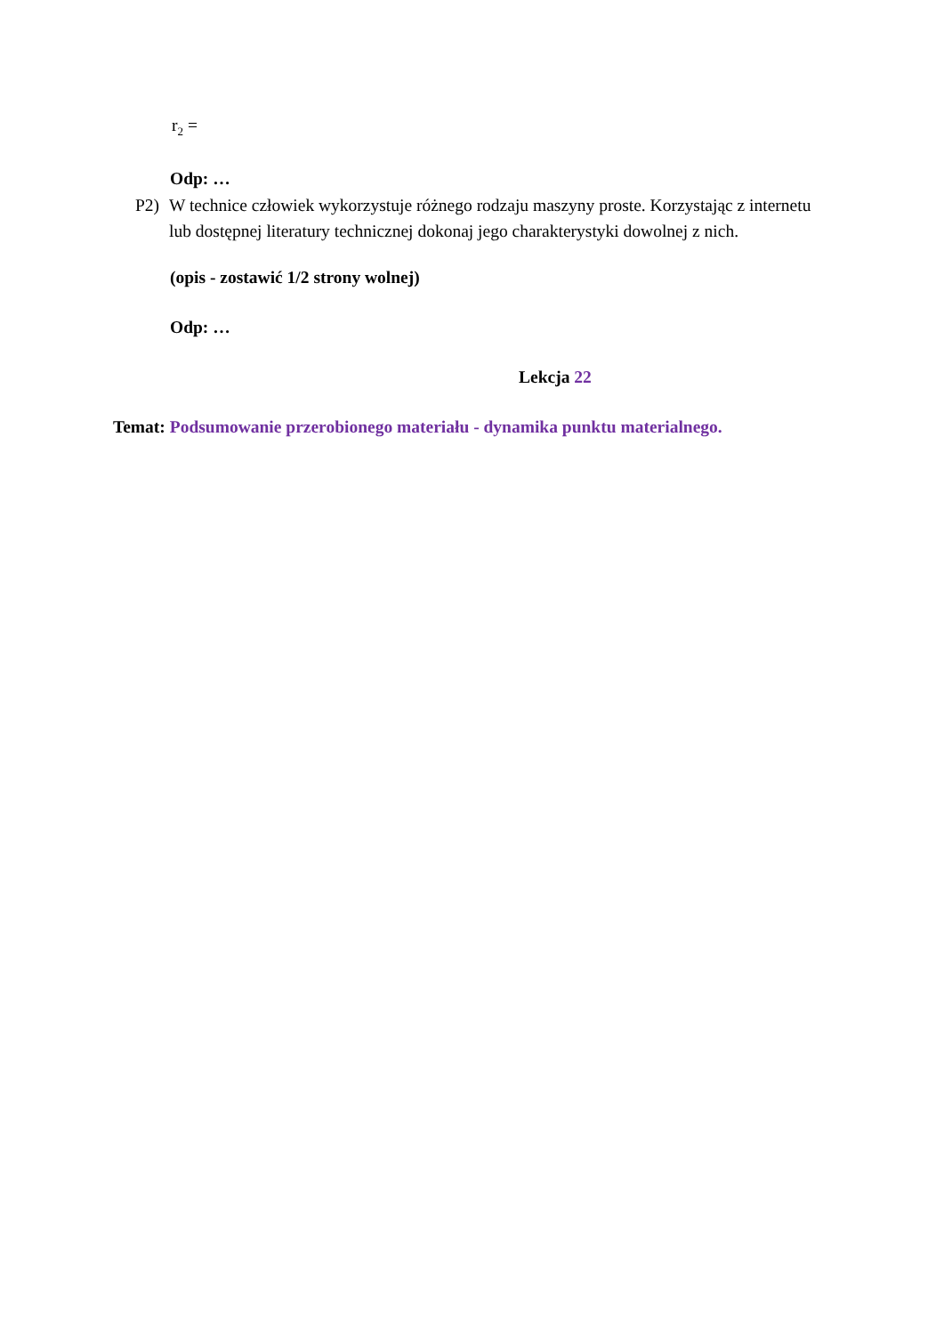r<sub>2</sub> =
Odp: …
P2) W technice człowiek wykorzystuje różnego rodzaju maszyny proste. Korzystając z internetu lub dostępnej literatury technicznej dokonaj jego charakterystyki dowolnej z nich.
(opis - zostawić 1/2 strony wolnej)
Odp: …
Lekcja 22
Temat: Podsumowanie przerobionego materiału - dynamika punktu materialnego.